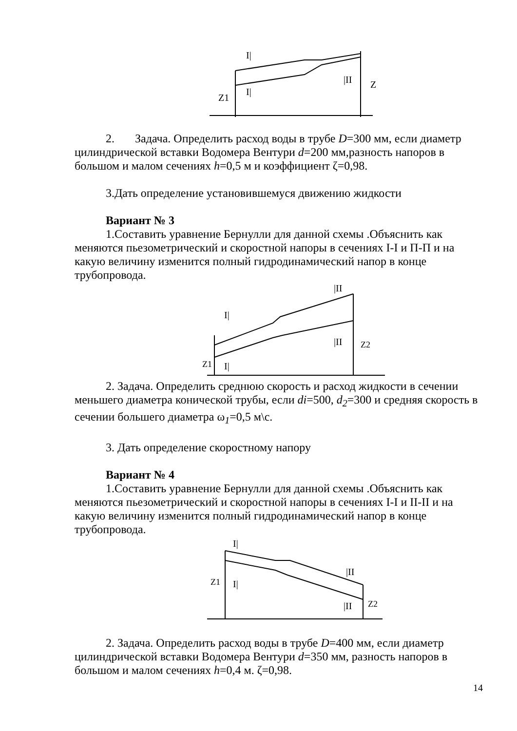I|
I|
|II
Z1
Z
2. Задача. Определить расход воды в трубе D=300 мм, если диаметр цилиндрической вставки Водомера Вентури d=200 мм,разность напоров в большом и малом сечениях h=0,5 м и коэффициент ζ=0,98.
3.Дать определение установившемуся движению жидкости
Вариант № 3
1.Составить уравнение Бернулли для данной схемы .Объяснить как меняются пьезометрический и скоростной напоры в сечениях I-I и П-П и на какую величину изменится полный гидродинамический напор в конце трубопровода.
I|
I|
|II
|II
Z1
Z2
2. Задача. Определить среднюю скорость и расход жидкости в сечении меньшего диаметра конической трубы, если di=500, d<sub>2</sub>=300 и средняя скорость в сечении большего диаметра ω<sub>1</sub>=0,5 м\с.
3. Дать определение скоростному напору
Вариант № 4
1.Составить уравнение Бернулли для данной схемы .Объяснить как меняются пьезометрический и скоростной напоры в сечениях I-I и II-II и на какую величину изменится полный гидродинамический напор в конце трубопровода.
I|
I|
|II
|II
Z1
Z2
2. Задача. Определить расход воды в трубе D=400 мм, если диаметр цилиндрической вставки Водомера Вентури d=350 мм, разность напоров в большом и малом сечениях h=0,4 м. ζ=0,98.
14